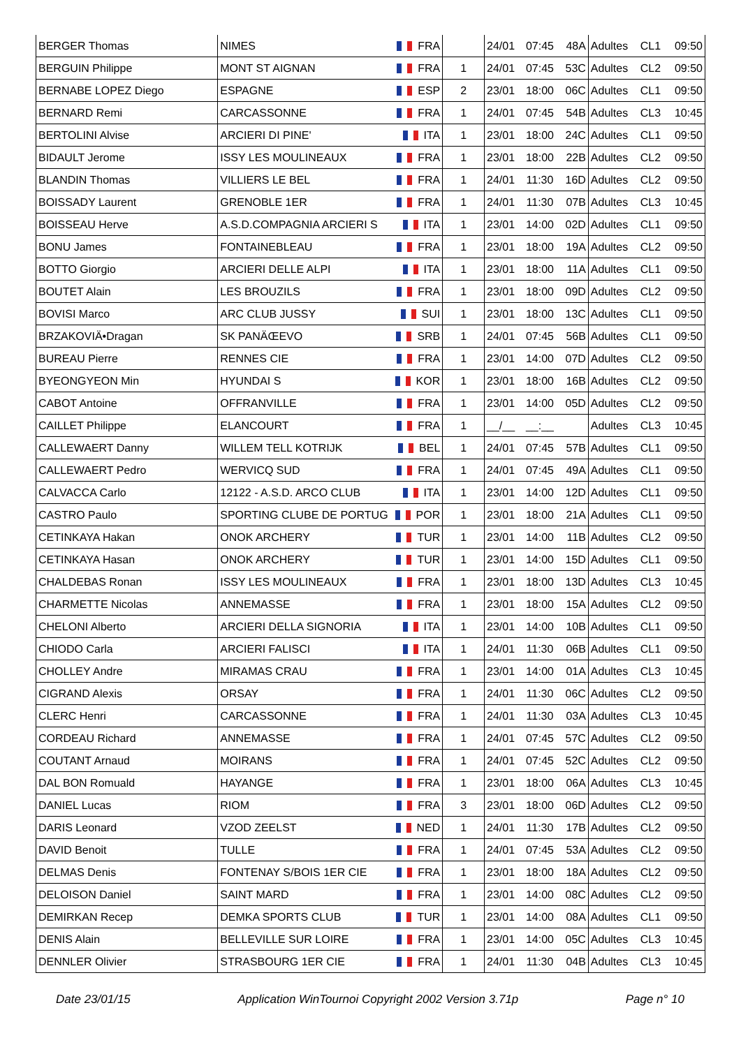| BERGER Thomas | NIMES | FRA | | 24/01 | 07:45 | 48A | Adultes | CL1 | 09:50 |
| BERGUIN Philippe | MONT ST AIGNAN | FRA | 1 | 24/01 | 07:45 | 53C | Adultes | CL2 | 09:50 |
| BERNABE LOPEZ Diego | ESPAGNE | ESP | 2 | 23/01 | 18:00 | 06C | Adultes | CL1 | 09:50 |
| BERNARD Remi | CARCASSONNE | FRA | 1 | 24/01 | 07:45 | 54B | Adultes | CL3 | 10:45 |
| BERTOLINI Alvise | ARCIERI DI PINE' | ITA | 1 | 23/01 | 18:00 | 24C | Adultes | CL1 | 09:50 |
| BIDAULT Jerome | ISSY LES MOULINEAUX | FRA | 1 | 23/01 | 18:00 | 22B | Adultes | CL2 | 09:50 |
| BLANDIN Thomas | VILLIERS LE BEL | FRA | 1 | 24/01 | 11:30 | 16D | Adultes | CL2 | 09:50 |
| BOISSADY Laurent | GRENOBLE 1ER | FRA | 1 | 24/01 | 11:30 | 07B | Adultes | CL3 | 10:45 |
| BOISSEAU Herve | A.S.D.COMPAGNIA ARCIERI S | ITA | 1 | 23/01 | 14:00 | 02D | Adultes | CL1 | 09:50 |
| BONU James | FONTAINEBLEAU | FRA | 1 | 23/01 | 18:00 | 19A | Adultes | CL2 | 09:50 |
| BOTTO Giorgio | ARCIERI DELLE ALPI | ITA | 1 | 23/01 | 18:00 | 11A | Adultes | CL1 | 09:50 |
| BOUTET Alain | LES BROUZILS | FRA | 1 | 23/01 | 18:00 | 09D | Adultes | CL2 | 09:50 |
| BOVISI Marco | ARC CLUB JUSSY | SUI | 1 | 23/01 | 18:00 | 13C | Adultes | CL1 | 09:50 |
| BRZAKOVIÄ•Dragan | SK PANÄŒEVO | SRB | 1 | 24/01 | 07:45 | 56B | Adultes | CL1 | 09:50 |
| BUREAU Pierre | RENNES CIE | FRA | 1 | 23/01 | 14:00 | 07D | Adultes | CL2 | 09:50 |
| BYEONGYEON Min | HYUNDAI S | KOR | 1 | 23/01 | 18:00 | 16B | Adultes | CL2 | 09:50 |
| CABOT Antoine | OFFRANVILLE | FRA | 1 | 23/01 | 14:00 | 05D | Adultes | CL2 | 09:50 |
| CAILLET Philippe | ELANCOURT | FRA | 1 | __/__ | __:__ | | Adultes | CL3 | 10:45 |
| CALLEWAERT Danny | WILLEM TELL KOTRIJK | BEL | 1 | 24/01 | 07:45 | 57B | Adultes | CL1 | 09:50 |
| CALLEWAERT Pedro | WERVICQ SUD | FRA | 1 | 24/01 | 07:45 | 49A | Adultes | CL1 | 09:50 |
| CALVACCA Carlo | 12122 - A.S.D. ARCO CLUB | ITA | 1 | 23/01 | 14:00 | 12D | Adultes | CL1 | 09:50 |
| CASTRO Paulo | SPORTING CLUBE DE PORTUG | POR | 1 | 23/01 | 18:00 | 21A | Adultes | CL1 | 09:50 |
| CETINKAYA Hakan | ONOK ARCHERY | TUR | 1 | 23/01 | 14:00 | 11B | Adultes | CL2 | 09:50 |
| CETINKAYA Hasan | ONOK ARCHERY | TUR | 1 | 23/01 | 14:00 | 15D | Adultes | CL1 | 09:50 |
| CHALDEBAS Ronan | ISSY LES MOULINEAUX | FRA | 1 | 23/01 | 18:00 | 13D | Adultes | CL3 | 10:45 |
| CHARMETTE Nicolas | ANNEMASSE | FRA | 1 | 23/01 | 18:00 | 15A | Adultes | CL2 | 09:50 |
| CHELONI Alberto | ARCIERI DELLA SIGNORIA | ITA | 1 | 23/01 | 14:00 | 10B | Adultes | CL1 | 09:50 |
| CHIODO Carla | ARCIERI FALISCI | ITA | 1 | 24/01 | 11:30 | 06B | Adultes | CL1 | 09:50 |
| CHOLLEY Andre | MIRAMAS CRAU | FRA | 1 | 23/01 | 14:00 | 01A | Adultes | CL3 | 10:45 |
| CIGRAND Alexis | ORSAY | FRA | 1 | 24/01 | 11:30 | 06C | Adultes | CL2 | 09:50 |
| CLERC Henri | CARCASSONNE | FRA | 1 | 24/01 | 11:30 | 03A | Adultes | CL3 | 10:45 |
| CORDEAU Richard | ANNEMASSE | FRA | 1 | 24/01 | 07:45 | 57C | Adultes | CL2 | 09:50 |
| COUTANT Arnaud | MOIRANS | FRA | 1 | 24/01 | 07:45 | 52C | Adultes | CL2 | 09:50 |
| DAL BON Romuald | HAYANGE | FRA | 1 | 23/01 | 18:00 | 06A | Adultes | CL3 | 10:45 |
| DANIEL Lucas | RIOM | FRA | 3 | 23/01 | 18:00 | 06D | Adultes | CL2 | 09:50 |
| DARIS Leonard | VZOD ZEELST | NED | 1 | 24/01 | 11:30 | 17B | Adultes | CL2 | 09:50 |
| DAVID Benoit | TULLE | FRA | 1 | 24/01 | 07:45 | 53A | Adultes | CL2 | 09:50 |
| DELMAS Denis | FONTENAY S/BOIS 1ER CIE | FRA | 1 | 23/01 | 18:00 | 18A | Adultes | CL2 | 09:50 |
| DELOISON Daniel | SAINT MARD | FRA | 1 | 23/01 | 14:00 | 08C | Adultes | CL2 | 09:50 |
| DEMIRKAN Recep | DEMKA SPORTS CLUB | TUR | 1 | 23/01 | 14:00 | 08A | Adultes | CL1 | 09:50 |
| DENIS Alain | BELLEVILLE SUR LOIRE | FRA | 1 | 23/01 | 14:00 | 05C | Adultes | CL3 | 10:45 |
| DENNLER Olivier | STRASBOURG 1ER CIE | FRA | 1 | 24/01 | 11:30 | 04B | Adultes | CL3 | 10:45 |
Date 23/01/15 Application WinTournoi Copyright 2002 Version 3.71p Page n° 10